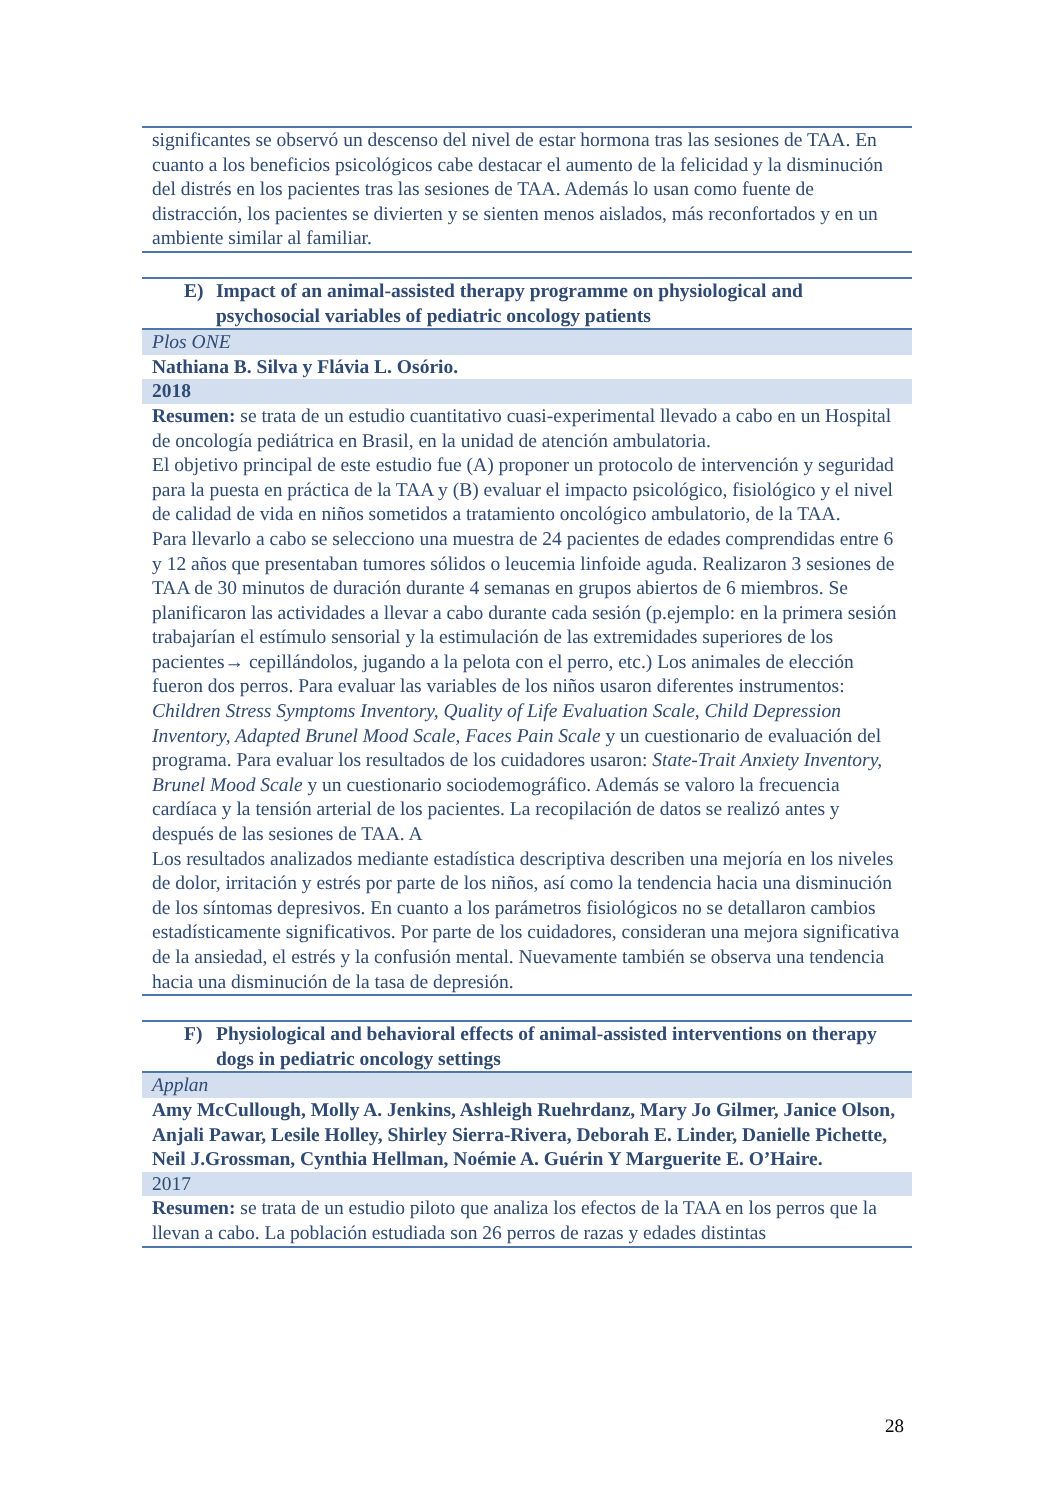| significantes se observó un descenso del nivel de estar hormona tras las sesiones de TAA. En cuanto a los beneficios psicológicos cabe destacar el aumento de la felicidad y la disminución del distrés en los pacientes tras las sesiones de TAA. Además lo usan como fuente de distracción, los pacientes se divierten y se sienten menos aislados, más reconfortados y en un ambiente similar al familiar. |
| E) Impact of an animal-assisted therapy programme on physiological and psychosocial variables of pediatric oncology patients |
| Plos ONE |
| Nathiana B. Silva y Flávia L. Osório. |
| 2018 |
| Resumen: se trata de un estudio cuantitativo cuasi-experimental llevado a cabo en un Hospital de oncología pediátrica en Brasil, en la unidad de atención ambulatoria. El objetivo principal de este estudio fue (A) proponer un protocolo de intervención y seguridad para la puesta en práctica de la TAA y (B) evaluar el impacto psicológico, fisiológico y el nivel de calidad de vida en niños sometidos a tratamiento oncológico ambulatorio, de la TAA. Para llevarlo a cabo se selecciono una muestra de 24 pacientes de edades comprendidas entre 6 y 12 años que presentaban tumores sólidos o leucemia linfoide aguda. Realizaron 3 sesiones de TAA de 30 minutos de duración durante 4 semanas en grupos abiertos de 6 miembros. Se planificaron las actividades a llevar a cabo durante cada sesión (p.ejemplo: en la primera sesión trabajarían el estímulo sensorial y la estimulación de las extremidades superiores de los pacientes→ cepillándolos, jugando a la pelota con el perro, etc.) Los animales de elección fueron dos perros. Para evaluar las variables de los niños usaron diferentes instrumentos: Children Stress Symptoms Inventory, Quality of Life Evaluation Scale, Child Depression Inventory, Adapted Brunel Mood Scale, Faces Pain Scale y un cuestionario de evaluación del programa. Para evaluar los resultados de los cuidadores usaron: State-Trait Anxiety Inventory, Brunel Mood Scale y un cuestionario sociodemográfico. Además se valoro la frecuencia cardíaca y la tensión arterial de los pacientes. La recopilación de datos se realizó antes y después de las sesiones de TAA. A Los resultados analizados mediante estadística descriptiva describen una mejoría en los niveles de dolor, irritación y estrés por parte de los niños, así como la tendencia hacia una disminución de los síntomas depresivos. En cuanto a los parámetros fisiológicos no se detallaron cambios estadísticamente significativos. Por parte de los cuidadores, consideran una mejora significativa de la ansiedad, el estrés y la confusión mental. Nuevamente también se observa una tendencia hacia una disminución de la tasa de depresión. |
| F) Physiological and behavioral effects of animal-assisted interventions on therapy dogs in pediatric oncology settings |
| Applan |
| Amy McCullough, Molly A. Jenkins, Ashleigh Ruehrdanz, Mary Jo Gilmer, Janice Olson, Anjali Pawar, Lesile Holley, Shirley Sierra-Rivera, Deborah E. Linder, Danielle Pichette, Neil J.Grossman, Cynthia Hellman, Noémie A. Guérin Y Marguerite E. O’Haire. |
| 2017 |
| Resumen: se trata de un estudio piloto que analiza los efectos de la TAA en los perros que la llevan a cabo. La población estudiada son 26 perros de razas y edades distintas |
28